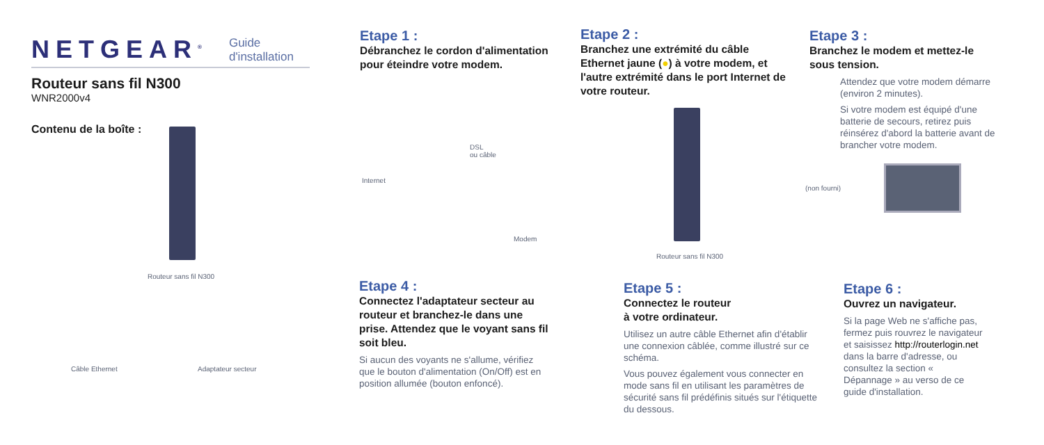NETGEAR<sup>®</sup> Guide d'installation
Routeur sans fil N300
WNR2000v4
Contenu de la boîte :
Routeur sans fil N300
Câble Ethernet Adaptateur secteur
Etape 1 :
Débranchez le cordon d'alimentation pour éteindre votre modem.
Etape 2 :
Branchez une extrémité du câble Ethernet jaune (●) à votre modem, et l'autre extrémité dans le port Internet de votre routeur.
Etape 3 :
Branchez le modem et mettez-le sous tension.
Attendez que votre modem démarre (environ 2 minutes).
Si votre modem est équipé d'une batterie de secours, retirez puis réinsérez d'abord la batterie avant de brancher votre modem.
Internet
DSL
ou câble
Modem
Routeur sans fil N300
(non fourni)
Etape 4 :
Connectez l'adaptateur secteur au routeur et branchez-le dans une prise. Attendez que le voyant sans fil soit bleu.
Si aucun des voyants ne s'allume, vérifiez que le bouton d'alimentation (On/Off) est en position allumée (bouton enfoncé).
Etape 5 :
Connectez le routeur
à votre ordinateur.
Utilisez un autre câble Ethernet afin d'établir une connexion câblée, comme illustré sur ce schéma.
Vous pouvez également vous connecter en mode sans fil en utilisant les paramètres de sécurité sans fil prédéfinis situés sur l'étiquette du dessous.
Etape 6 :
Ouvrez un navigateur.
Si la page Web ne s'affiche pas, fermez puis rouvrez le navigateur et saisissez http://routerlogin.net dans la barre d'adresse, ou consultez la section « Dépannage » au verso de ce guide d'installation.